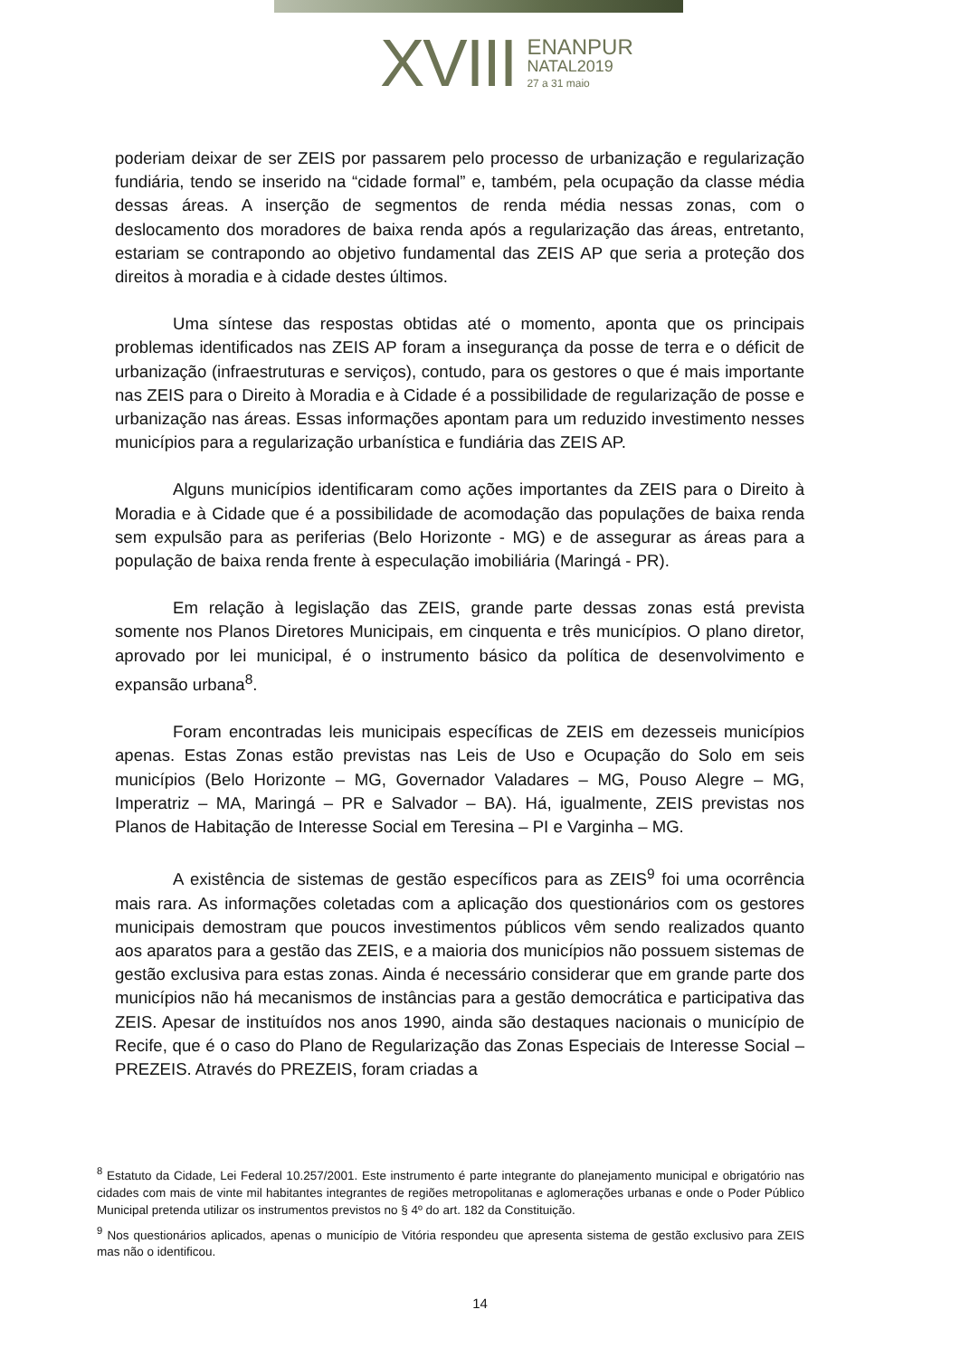XVIII
ENANPUR
NATAL2019
27 a 31 maio
poderiam deixar de ser ZEIS por passarem pelo processo de urbanização e regularização fundiária, tendo se inserido na “cidade formal” e, também, pela ocupação da classe média dessas áreas. A inserção de segmentos de renda média nessas zonas, com o deslocamento dos moradores de baixa renda após a regularização das áreas, entretanto, estariam se contrapondo ao objetivo fundamental das ZEIS AP que seria a proteção dos direitos à moradia e à cidade destes últimos.
Uma síntese das respostas obtidas até o momento, aponta que os principais problemas identificados nas ZEIS AP foram a insegurança da posse de terra e o déficit de urbanização (infraestruturas e serviços), contudo, para os gestores o que é mais importante nas ZEIS para o Direito à Moradia e à Cidade é a possibilidade de regularização de posse e urbanização nas áreas. Essas informações apontam para um reduzido investimento nesses municípios para a regularização urbanística e fundiária das ZEIS AP.
Alguns municípios identificaram como ações importantes da ZEIS para o Direito à Moradia e à Cidade que é a possibilidade de acomodação das populações de baixa renda sem expulsão para as periferias (Belo Horizonte - MG) e de assegurar as áreas para a população de baixa renda frente à especulação imobiliária (Maringá - PR).
Em relação à legislação das ZEIS, grande parte dessas zonas está prevista somente nos Planos Diretores Municipais, em cinquenta e três municípios. O plano diretor, aprovado por lei municipal, é o instrumento básico da política de desenvolvimento e expansão urbana<sup>8</sup>.
Foram encontradas leis municipais específicas de ZEIS em dezesseis municípios apenas. Estas Zonas estão previstas nas Leis de Uso e Ocupação do Solo em seis municípios (Belo Horizonte – MG, Governador Valadares – MG, Pouso Alegre – MG, Imperatriz – MA, Maringá – PR e Salvador – BA). Há, igualmente, ZEIS previstas nos Planos de Habitação de Interesse Social em Teresina – PI e Varginha – MG.
A existência de sistemas de gestão específicos para as ZEIS<sup>9</sup> foi uma ocorrência mais rara. As informações coletadas com a aplicação dos questionários com os gestores municipais demostram que poucos investimentos públicos vêm sendo realizados quanto aos aparatos para a gestão das ZEIS, e a maioria dos municípios não possuem sistemas de gestão exclusiva para estas zonas. Ainda é necessário considerar que em grande parte dos municípios não há mecanismos de instâncias para a gestão democrática e participativa das ZEIS. Apesar de instituídos nos anos 1990, ainda são destaques nacionais o município de Recife, que é o caso do Plano de Regularização das Zonas Especiais de Interesse Social – PREZEIS. Através do PREZEIS, foram criadas a
<sup>8</sup> Estatuto da Cidade, Lei Federal 10.257/2001. Este instrumento é parte integrante do planejamento municipal e obrigatório nas cidades com mais de vinte mil habitantes integrantes de regiões metropolitanas e aglomerações urbanas e onde o Poder Público Municipal pretenda utilizar os instrumentos previstos no § 4º do art. 182 da Constituição.
<sup>9</sup> Nos questionários aplicados, apenas o município de Vitória respondeu que apresenta sistema de gestão exclusivo para ZEIS mas não o identificou.
14